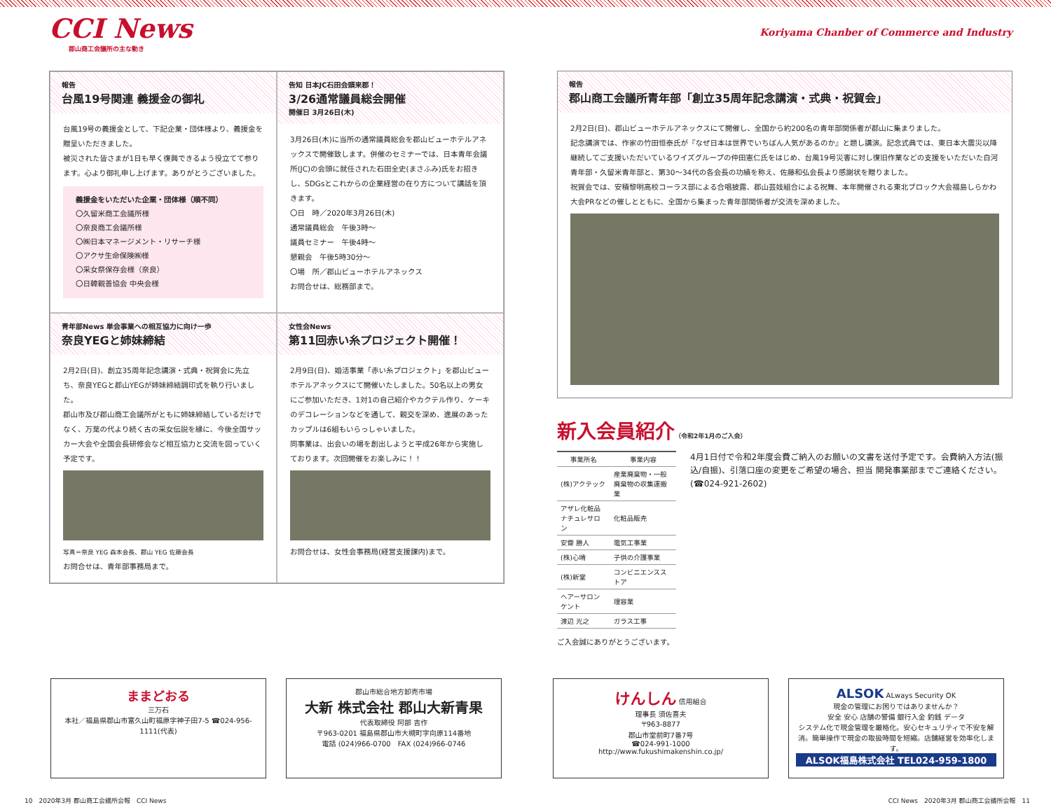CCI News
郡山商工会議所の主な動き
Koriyama Chanber of Commerce and Industry
報告
台風19号関連 義援金の御礼
台風19号の義援金として、下記企業・団体様より、義援金を贈呈いただきました。
被災された皆さまが1日も早く復興できるよう役立てて参ります。心より御礼申し上げます。ありがとうございました。
義援金をいただいた企業・団体様（順不同）
〇久留米商工会議所様
〇奈良商工会議所様
〇㈱日本マネージメント・リサーチ様
〇アクサ生命保険㈱様
〇采女祭保存会様（奈良）
〇日韓親善協会 中央会様
告知 日本JC石田会頭来郡！
3/26通常議員総会開催
開催日 3月26日(木)
3月26日(木)に当所の通常議員総会を郡山ビューホテルアネックスで開催致します。併催のセミナーでは、日本青年会議所(JC)の会頭に就任された石田全史(まさふみ)氏をお招きし、SDGsとこれからの企業経営の在り方について講話を頂きます。
〇日　時／2020年3月26日(木)
通常議員総会　午後3時～
議員セミナー　午後4時～
懇親会　午後5時30分～
〇場　所／郡山ビューホテルアネックス
お問合せは、総務部まで。
青年部News 単会事業への相互協力に向け一歩
奈良YEGと姉妹締結
2月2日(日)、創立35周年記念講演・式典・祝賀会に先立ち、奈良YEGと郡山YEGが姉妹締結調印式を執り行いました。
郡山市及び郡山商工会議所がともに姉妹締結しているだけでなく、万葉の代より続く古の采女伝説を縁に、今後全国サッカー大会や全国会長研修会など相互協力と交流を図っていく予定です。
写真＝奈良 YEG 森本会長、郡山 YEG 佐藤会長
お問合せは、青年部事務局まで。
女性会News
第11回赤い糸プロジェクト開催！
2月9日(日)、婚活事業「赤い糸プロジェクト」を郡山ビューホテルアネックスにて開催いたしました。50名以上の男女にご参加いただき、1対1の自己紹介やカクテル作り、ケーキのデコレーションなどを通して、親交を深め、進展のあったカップルは6組もいらっしゃいました。
同事業は、出会いの場を創出しようと平成26年から実施しております。次回開催をお楽しみに！！
お問合せは、女性会事務局(経営支援課内)まで。
報告
郡山商工会議所青年部「創立35周年記念講演・式典・祝賀会」
2月2日(日)、郡山ビューホテルアネックスにて開催し、全国から約200名の青年部関係者が郡山に集まりました。
記念講演では、作家の竹田恒泰氏が『なぜ日本は世界でいちばん人気があるのか』と題し講演。記念式典では、東日本大震災以降継続してご支援いただいているワイズグループの仲田憲仁氏をはじめ、台風19号災害に対し復旧作業などの支援をいただいた白河青年部・久留米青年部と、第30～34代の各会長の功績を称え、佐藤和弘会長より感謝状を贈りました。
祝賀会では、安積黎明高校コーラス部による合唱披露、郡山芸妓組合による祝舞、本年開催される東北ブロック大会福島しらかわ大会PRなどの催しとともに、全国から集まった青年部関係者が交流を深めました。
新入会員紹介（令和2年1月のご入会）
| 事業所名 | 事業内容 |
| --- | --- |
| (株)アクテック | 産業廃棄物・一般廃棄物の収集運搬業 |
| アザレ化粧品ナチュレサロン | 化粧品販売 |
| 安齋 勝人 | 電気工事業 |
| (株)心晴 | 子供の介護事業 |
| (株)新堂 | コンビニエンスストア |
| ヘアーサロンケント | 理容業 |
| 渡辺 光之 | ガラス工事 |
4月1日付で令和2年度会費ご納入のお願いの文書を送付予定です。会費納入方法(振込/自振)、引落口座の変更をご希望の場合、担当 開発事業部までご連絡ください。(☎024-921-2602)
ご入会誠にありがとうございます。
ままどおる
三万石
本社／福島県郡山市富久山町福原字神子田7-5 ☎024-956-1111(代表)
郡山市総合地方卸売市場
大新 株式会社 郡山大新青果
代表取締役 阿部 吉作
〒963-0201 福島県郡山市大槻町字向原114番地
電話 (024)966-0700　FAX (024)966-0746
けんしん 信用組合
理事長 須佐喜夫
〒963-8877
郡山市堂前町7番7号
☎024-991-1000
http://www.fukushimakenshin.co.jp/
ALSOK ALways Security OK
現金の管理にお困りではありませんか？
安全 安心 店舗の警備 銀行入金 釣銭 データ
システム化で現金管理を厳格化。安心セキュリティで不安を解消。簡単操作で現金の取扱時間を短縮。店舗経営を効率化します。
ALSOK福島株式会社 TEL024-959-1800
10　2020年3月 郡山商工会議所会報　CCI News CCI News　2020年3月 郡山商工会議所会報　11